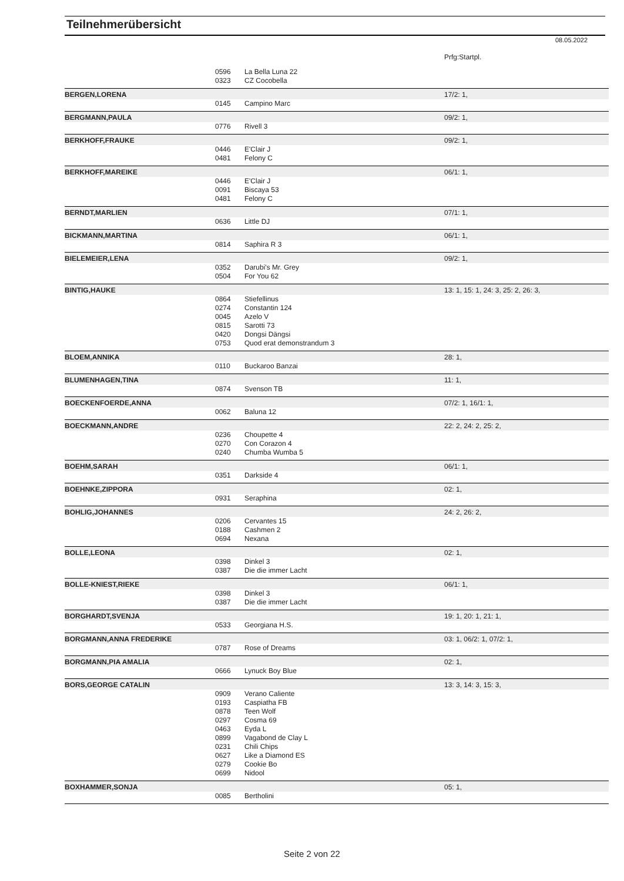Teilnehmerübersicht
08.05.2022
| | | | Prfg:Startpl. |
| | 0596 | La Bella Luna 22 | |
| | 0323 | CZ Cocobella | |
| BERGEN,LORENA | | | 17/2: 1, |
| | 0145 | Campino Marc | |
| BERGMANN,PAULA | | | 09/2: 1, |
| | 0776 | Rivell 3 | |
| BERKHOFF,FRAUKE | | | 09/2: 1, |
| | 0446 | E'Clair J | |
| | 0481 | Felony C | |
| BERKHOFF,MAREIKE | | | 06/1: 1, |
| | 0446 | E'Clair J | |
| | 0091 | Biscaya 53 | |
| | 0481 | Felony C | |
| BERNDT,MARLIEN | | | 07/1: 1, |
| | 0636 | Little DJ | |
| BICKMANN,MARTINA | | | 06/1: 1, |
| | 0814 | Saphira R 3 | |
| BIELEMEIER,LENA | | | 09/2: 1, |
| | 0352 | Darubi's Mr. Grey | |
| | 0504 | For You 62 | |
| BINTIG,HAUKE | | | 13: 1, 15: 1, 24: 3, 25: 2, 26: 3, |
| | 0864 | Stiefellinus | |
| | 0274 | Constantin 124 | |
| | 0045 | Azelo V | |
| | 0815 | Sarotti 73 | |
| | 0420 | Dongsi Dängsi | |
| | 0753 | Quod erat demonstrandum 3 | |
| BLOEM,ANNIKA | | | 28: 1, |
| | 0110 | Buckaroo Banzai | |
| BLUMENHAGEN,TINA | | | 11: 1, |
| | 0874 | Svenson TB | |
| BOECKENFOERDE,ANNA | | | 07/2: 1, 16/1: 1, |
| | 0062 | Baluna 12 | |
| BOECKMANN,ANDRE | | | 22: 2, 24: 2, 25: 2, |
| | 0236 | Choupette 4 | |
| | 0270 | Con Corazon 4 | |
| | 0240 | Chumba Wumba 5 | |
| BOEHM,SARAH | | | 06/1: 1, |
| | 0351 | Darkside 4 | |
| BOEHNKE,ZIPPORA | | | 02: 1, |
| | 0931 | Seraphina | |
| BOHLIG,JOHANNES | | | 24: 2, 26: 2, |
| | 0206 | Cervantes 15 | |
| | 0188 | Cashmen 2 | |
| | 0694 | Nexana | |
| BOLLE,LEONA | | | 02: 1, |
| | 0398 | Dinkel 3 | |
| | 0387 | Die die immer Lacht | |
| BOLLE-KNIEST,RIEKE | | | 06/1: 1, |
| | 0398 | Dinkel 3 | |
| | 0387 | Die die immer Lacht | |
| BORGHARDT,SVENJA | | | 19: 1, 20: 1, 21: 1, |
| | 0533 | Georgiana H.S. | |
| BORGMANN,ANNA FREDERIKE | | | 03: 1, 06/2: 1, 07/2: 1, |
| | 0787 | Rose of Dreams | |
| BORGMANN,PIA AMALIA | | | 02: 1, |
| | 0666 | Lynuck Boy Blue | |
| BORS,GEORGE CATALIN | | | 13: 3, 14: 3, 15: 3, |
| | 0909 | Verano Caliente | |
| | 0193 | Caspiatha FB | |
| | 0878 | Teen Wolf | |
| | 0297 | Cosma 69 | |
| | 0463 | Eyda L | |
| | 0899 | Vagabond de Clay L | |
| | 0231 | Chili Chips | |
| | 0627 | Like a Diamond ES | |
| | 0279 | Cookie Bo | |
| | 0699 | Nidool | |
| BOXHAMMER,SONJA | | | 05: 1, |
| | 0085 | Bertholini | |
Seite 2 von 22